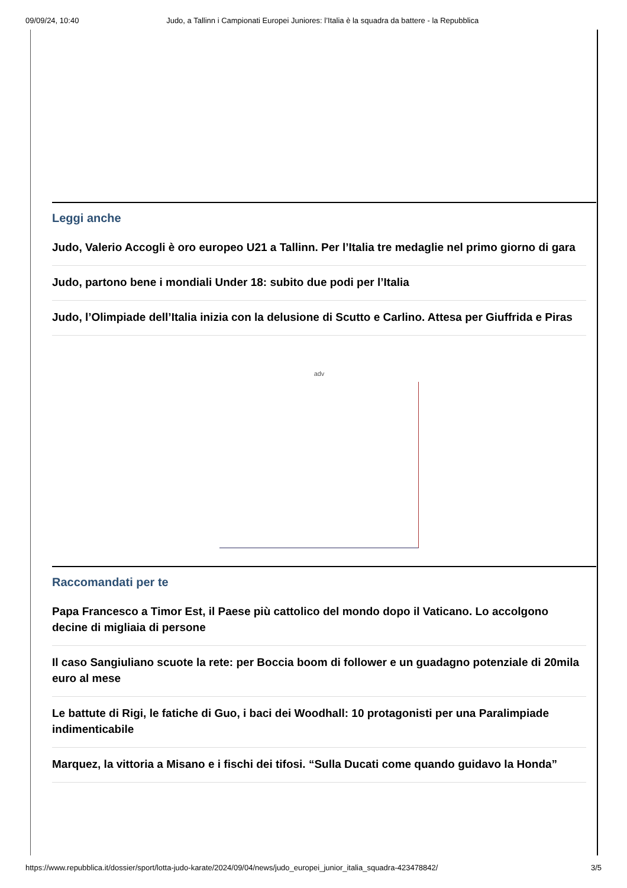09/09/24, 10:40 Judo, a Tallinn i Campionati Europei Juniores: l’Italia è la squadra da battere - la Repubblica
Leggi anche
Judo, Valerio Accogli è oro europeo U21 a Tallinn. Per l’Italia tre medaglie nel primo giorno di gara
Judo, partono bene i mondiali Under 18: subito due podi per l’Italia
Judo, l’Olimpiade dell’Italia inizia con la delusione di Scutto e Carlino. Attesa per Giuffrida e Piras
adv
Raccomandati per te
Papa Francesco a Timor Est, il Paese più cattolico del mondo dopo il Vaticano. Lo accolgono decine di migliaia di persone
Il caso Sangiuliano scuote la rete: per Boccia boom di follower e un guadagno potenziale di 20mila euro al mese
Le battute di Rigi, le fatiche di Guo, i baci dei Woodhall: 10 protagonisti per una Paralimpiade indimenticabile
Marquez, la vittoria a Misano e i fischi dei tifosi. “Sulla Ducati come quando guidavo la Honda”
https://www.repubblica.it/dossier/sport/lotta-judo-karate/2024/09/04/news/judo_europei_junior_italia_squadra-423478842/ 3/5